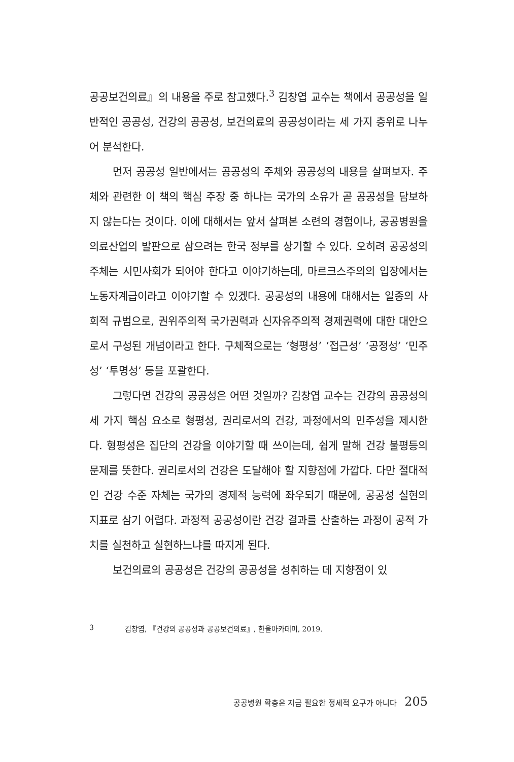공공보건의료』의 내용을 주로 참고했다.<sup>3</sup> 김창엽 교수는 책에서 공공성을 일반적인 공공성, 건강의 공공성, 보건의료의 공공성이라는 세 가지 층위로 나누어 분석한다.
먼저 공공성 일반에서는 공공성의 주체와 공공성의 내용을 살펴보자. 주체와 관련한 이 책의 핵심 주장 중 하나는 국가의 소유가 곧 공공성을 담보하지 않는다는 것이다. 이에 대해서는 앞서 살펴본 소련의 경험이나, 공공병원을 의료산업의 발판으로 삼으려는 한국 정부를 상기할 수 있다. 오히려 공공성의 주체는 시민사회가 되어야 한다고 이야기하는데, 마르크스주의의 입장에서는 노동자계급이라고 이야기할 수 있겠다. 공공성의 내용에 대해서는 일종의 사회적 규범으로, 권위주의적 국가권력과 신자유주의적 경제권력에 대한 대안으로서 구성된 개념이라고 한다. 구체적으로는 ‘형평성’ ‘접근성’ ‘공정성’ ‘민주성’ ‘투명성’ 등을 포괄한다.
그렇다면 건강의 공공성은 어떤 것일까? 김창엽 교수는 건강의 공공성의 세 가지 핵심 요소로 형평성, 권리로서의 건강, 과정에서의 민주성을 제시한다. 형평성은 집단의 건강을 이야기할 때 쓰이는데, 쉽게 말해 건강 불평등의 문제를 뜻한다. 권리로서의 건강은 도달해야 할 지향점에 가깝다. 다만 절대적인 건강 수준 자체는 국가의 경제적 능력에 좌우되기 때문에, 공공성 실현의 지표로 삼기 어렵다. 과정적 공공성이란 건강 결과를 산출하는 과정이 공적 가치를 실천하고 실현하느냐를 따지게 된다.
보건의료의 공공성은 건강의 공공성을 성취하는 데 지향점이 있
3 김창엽, 『건강의 공공성과 공공보건의료』, 한울아카데미, 2019.
공공병원 확충은 지금 필요한 정세적 요구가 아니다 205